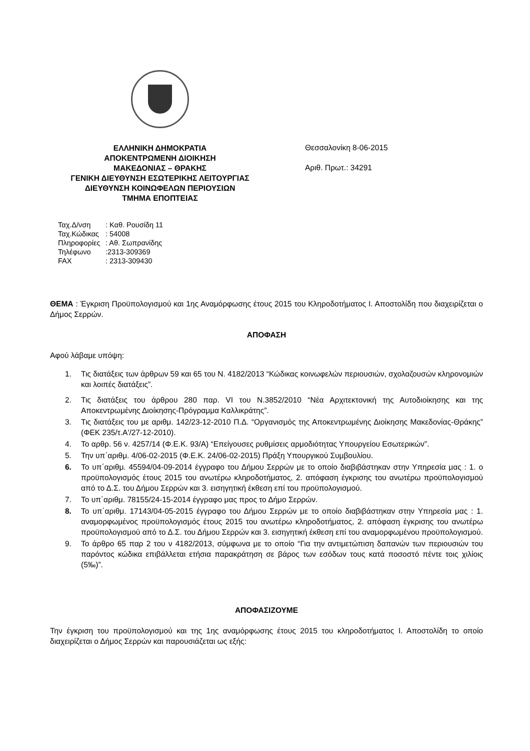ΕΛΛΗΝΙΚΗ ΔΗΜΟΚΡΑΤΙΑ
ΑΠΟΚΕΝΤΡΩΜΕΝΗ ΔΙΟΙΚΗΣΗ
ΜΑΚΕΔΟΝΙΑΣ – ΘΡΑΚΗΣ
ΓΕΝΙΚΗ ΔΙΕΥΘΥΝΣΗ ΕΣΩΤΕΡΙΚΗΣ ΛΕΙΤΟΥΡΓΙΑΣ
ΔΙΕΥΘΥΝΣΗ ΚΟΙΝΩΦΕΛΩΝ ΠΕΡΙΟΥΣΙΩΝ
ΤΜΗΜΑ ΕΠΟΠΤΕΙΑΣ
Θεσσαλονίκη 8-06-2015
Αριθ. Πρωτ.: 34291
Ταχ.Δ/νση: Καθ. Ρουσίδη 11
Ταχ.Κώδικας: 54008
Πληροφορίες: Αθ. Σωπρανίδης
Τηλέφωνο:2313-309369
FAX: 2313-309430
ΘΕΜΑ : Έγκριση Προϋπολογισμού και 1ης Αναμόρφωσης έτους 2015 του Κληροδοτήματος Ι. Αποστολίδη που διαχειρίζεται ο Δήμος Σερρών.
ΑΠΟΦΑΣΗ
Αφού λάβαμε υπόψη:
1. Τις διατάξεις των άρθρων 59 και 65 του Ν. 4182/2013 “Κώδικας κοινωφελών περιουσιών, σχολαζουσών κληρονομιών και λοιπές διατάξεις”.
2. Τις διατάξεις του άρθρου 280 παρ. VI του Ν.3852/2010 “Νέα Αρχιτεκτονική της Αυτοδιοίκησης και της Αποκεντρωμένης Διοίκησης-Πρόγραμμα Καλλικράτης”.
3. Τις διατάξεις του με αριθμ. 142/23-12-2010 Π.Δ. “Οργανισμός της Αποκεντρωμένης Διοίκησης Μακεδονίας-Θράκης” (ΦΕΚ 235/τ.Α'/27-12-2010).
4. Το αρθρ. 56 ν. 4257/14 (Φ.Ε.Κ. 93/Α) “Επείγουσες ρυθμίσεις αρμοδιότητας Υπουργείου Εσωτερικών”.
5. Την υπ΄αριθμ. 4/06-02-2015 (Φ.Ε.Κ. 24/06-02-2015) Πράξη Υπουργικού Συμβουλίου.
6. Το υπ΄αριθμ. 45594/04-09-2014 έγγραφο του Δήμου Σερρών με το οποίο διαβιβάστηκαν στην Υπηρεσία μας : 1. ο προϋπολογισμός έτους 2015 του ανωτέρω κληροδοτήματος, 2. απόφαση έγκρισης του ανωτέρω προϋπολογισμού από το Δ.Σ. του Δήμου Σερρών και 3. εισηγητική έκθεση επί του προϋπολογισμού.
7. Το υπ΄αριθμ. 78155/24-15-2014 έγγραφο μας προς το Δήμο Σερρών.
8. Το υπ΄αριθμ. 17143/04-05-2015 έγγραφο του Δήμου Σερρών με το οποίο διαβιβάστηκαν στην Υπηρεσία μας : 1. αναμορφωμένος προϋπολογισμός έτους 2015 του ανωτέρω κληροδοτήματος, 2. απόφαση έγκρισης του ανωτέρω προϋπολογισμού από το Δ.Σ. του Δήμου Σερρών και 3. εισηγητική έκθεση επί του αναμορφωμένου προϋπολογισμού.
9. Το άρθρο 65 παρ 2 του ν 4182/2013, σύμφωνα με το οποίο “Για την αντιμετώπιση δαπανών των περιουσιών του παρόντος κώδικα επιβάλλεται ετήσια παρακράτηση σε βάρος των εσόδων τους κατά ποσοστό πέντε τοις χιλίοις (5‰)”.
ΑΠΟΦΑΣΙΖΟΥΜΕ
Την έγκριση του προϋπολογισμού και της 1ης αναμόρφωσης έτους 2015 του κληροδοτήματος Ι. Αποστολίδη το οποίο διαχειρίζεται ο Δήμος Σερρών και παρουσιάζεται ως εξής: